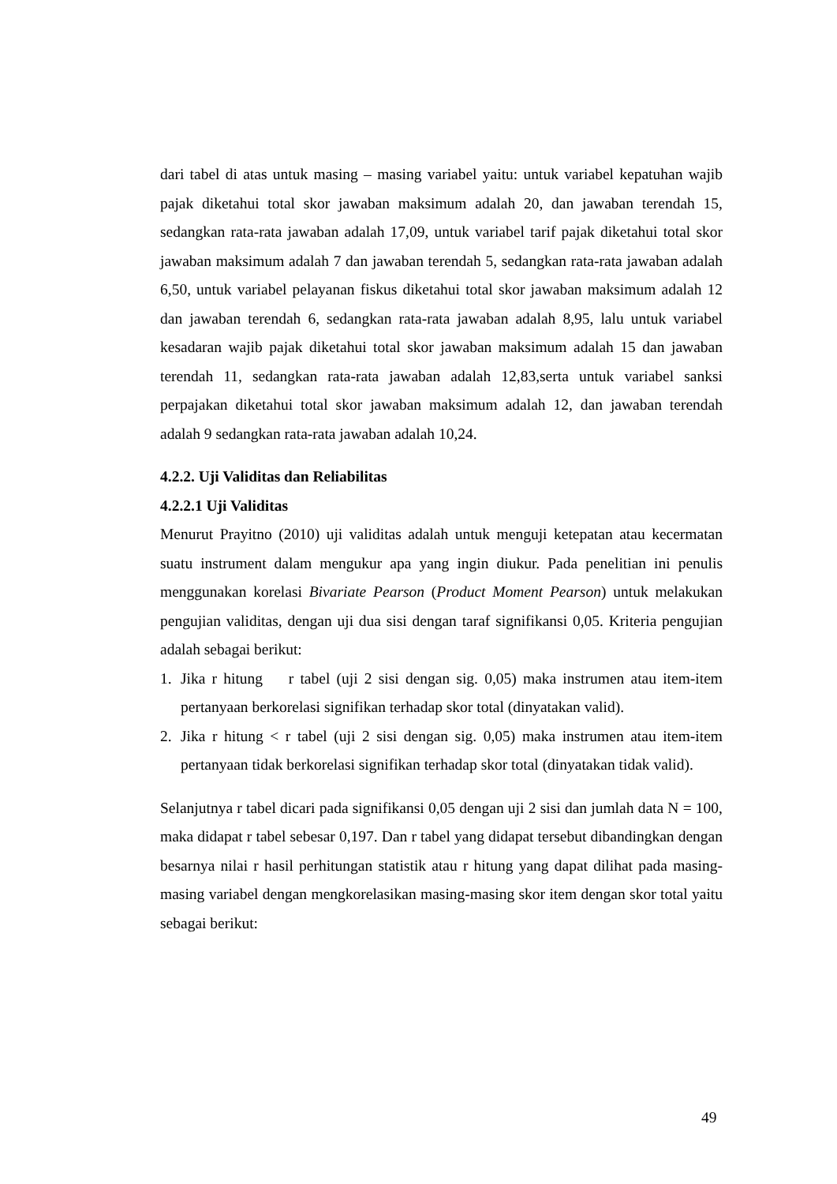dari tabel di atas untuk masing – masing variabel yaitu: untuk variabel kepatuhan wajib pajak diketahui total skor jawaban maksimum adalah 20, dan jawaban terendah 15, sedangkan rata-rata jawaban adalah 17,09, untuk variabel tarif pajak diketahui total skor jawaban maksimum adalah 7 dan jawaban terendah 5, sedangkan rata-rata jawaban adalah 6,50, untuk variabel pelayanan fiskus diketahui total skor jawaban maksimum adalah 12 dan jawaban terendah 6, sedangkan rata-rata jawaban adalah 8,95, lalu untuk variabel kesadaran wajib pajak diketahui total skor jawaban maksimum adalah 15 dan jawaban terendah 11, sedangkan rata-rata jawaban adalah 12,83,serta untuk variabel sanksi perpajakan diketahui total skor jawaban maksimum adalah 12, dan jawaban terendah adalah 9 sedangkan rata-rata jawaban adalah 10,24.
4.2.2. Uji Validitas dan Reliabilitas
4.2.2.1 Uji Validitas
Menurut Prayitno (2010) uji validitas adalah untuk menguji ketepatan atau kecermatan suatu instrument dalam mengukur apa yang ingin diukur. Pada penelitian ini penulis menggunakan korelasi Bivariate Pearson (Product Moment Pearson) untuk melakukan pengujian validitas, dengan uji dua sisi dengan taraf signifikansi 0,05. Kriteria pengujian adalah sebagai berikut:
1. Jika r hitung r tabel (uji 2 sisi dengan sig. 0,05) maka instrumen atau item-item pertanyaan berkorelasi signifikan terhadap skor total (dinyatakan valid).
2. Jika r hitung < r tabel (uji 2 sisi dengan sig. 0,05) maka instrumen atau item-item pertanyaan tidak berkorelasi signifikan terhadap skor total (dinyatakan tidak valid).
Selanjutnya r tabel dicari pada signifikansi 0,05 dengan uji 2 sisi dan jumlah data N = 100, maka didapat r tabel sebesar 0,197. Dan r tabel yang didapat tersebut dibandingkan dengan besarnya nilai r hasil perhitungan statistik atau r hitung yang dapat dilihat pada masing-masing variabel dengan mengkorelasikan masing-masing skor item dengan skor total yaitu sebagai berikut:
49